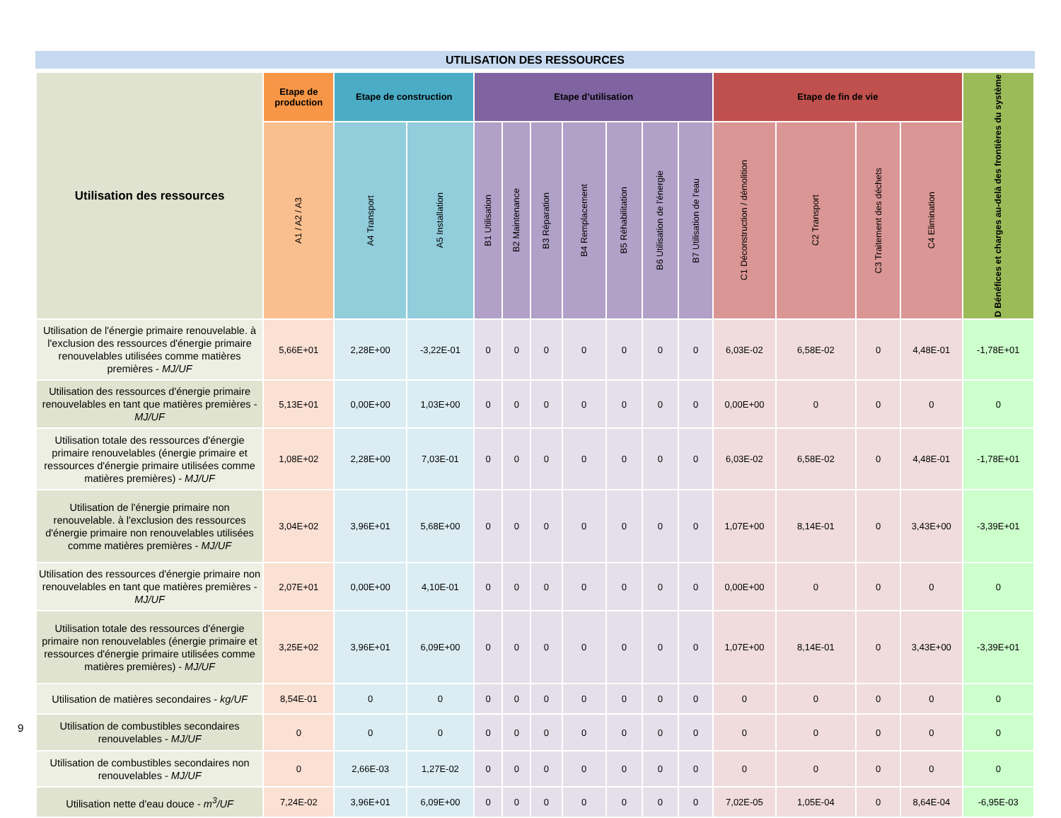UTILISATION DES RESSOURCES
| Utilisation des ressources | Etape de production | Etape de construction | | Etape d’utilisation | | | | | | | Etape de fin de vie | | | | D Bénéfices et charges au-delà des frontières du système |
| --- | --- | --- | --- | --- | --- | --- | --- | --- | --- | --- | --- | --- | --- | --- | --- |
| | A1 / A2 / A3 | A4 Transport | A5 Installation | B1 Utilisation | B2 Maintenance | B3 Réparation | B4 Remplacement | B5 Réhabilitation | B6 Utilisation de l'énergie | B7 Utilisation de l'eau | C1 Déconstruction / démolition | C2 Transport | C3 Traitement des déchets | C4 Elimination | |
| Utilisation de l'énergie primaire renouvelable. à l'exclusion des ressources d'énergie primaire renouvelables utilisées comme matières premières - MJ/UF | 5,66E+01 | 2,28E+00 | -3,22E-01 | 0 | 0 | 0 | 0 | 0 | 0 | 0 | 6,03E-02 | 6,58E-02 | 0 | 4,48E-01 | -1,78E+01 |
| Utilisation des ressources d'énergie primaire renouvelables en tant que matières premières - MJ/UF | 5,13E+01 | 0,00E+00 | 1,03E+00 | 0 | 0 | 0 | 0 | 0 | 0 | 0 | 0,00E+00 | 0 | 0 | 0 | 0 |
| Utilisation totale des ressources d'énergie primaire renouvelables (énergie primaire et ressources d'énergie primaire utilisées comme matières premières) - MJ/UF | 1,08E+02 | 2,28E+00 | 7,03E-01 | 0 | 0 | 0 | 0 | 0 | 0 | 0 | 6,03E-02 | 6,58E-02 | 0 | 4,48E-01 | -1,78E+01 |
| Utilisation de l'énergie primaire non renouvelable. à l'exclusion des ressources d'énergie primaire non renouvelables utilisées comme matières premières - MJ/UF | 3,04E+02 | 3,96E+01 | 5,68E+00 | 0 | 0 | 0 | 0 | 0 | 0 | 0 | 1,07E+00 | 8,14E-01 | 0 | 3,43E+00 | -3,39E+01 |
| Utilisation des ressources d'énergie primaire non renouvelables en tant que matières premières - MJ/UF | 2,07E+01 | 0,00E+00 | 4,10E-01 | 0 | 0 | 0 | 0 | 0 | 0 | 0 | 0,00E+00 | 0 | 0 | 0 | 0 |
| Utilisation totale des ressources d'énergie primaire non renouvelables (énergie primaire et ressources d'énergie primaire utilisées comme matières premières) - MJ/UF | 3,25E+02 | 3,96E+01 | 6,09E+00 | 0 | 0 | 0 | 0 | 0 | 0 | 0 | 1,07E+00 | 8,14E-01 | 0 | 3,43E+00 | -3,39E+01 |
| Utilisation de matières secondaires - kg/UF | 8,54E-01 | 0 | 0 | 0 | 0 | 0 | 0 | 0 | 0 | 0 | 0 | 0 | 0 | 0 | 0 |
| Utilisation de combustibles secondaires renouvelables - MJ/UF | 0 | 0 | 0 | 0 | 0 | 0 | 0 | 0 | 0 | 0 | 0 | 0 | 0 | 0 | 0 |
| Utilisation de combustibles secondaires non renouvelables - MJ/UF | 0 | 2,66E-03 | 1,27E-02 | 0 | 0 | 0 | 0 | 0 | 0 | 0 | 0 | 0 | 0 | 0 | 0 |
| Utilisation nette d'eau douce - m<sup>3</sup>/UF | 7,24E-02 | 3,96E+01 | 6,09E+00 | 0 | 0 | 0 | 0 | 0 | 0 | 0 | 7,02E-05 | 1,05E-04 | 0 | 8,64E-04 | -6,95E-03 |
9